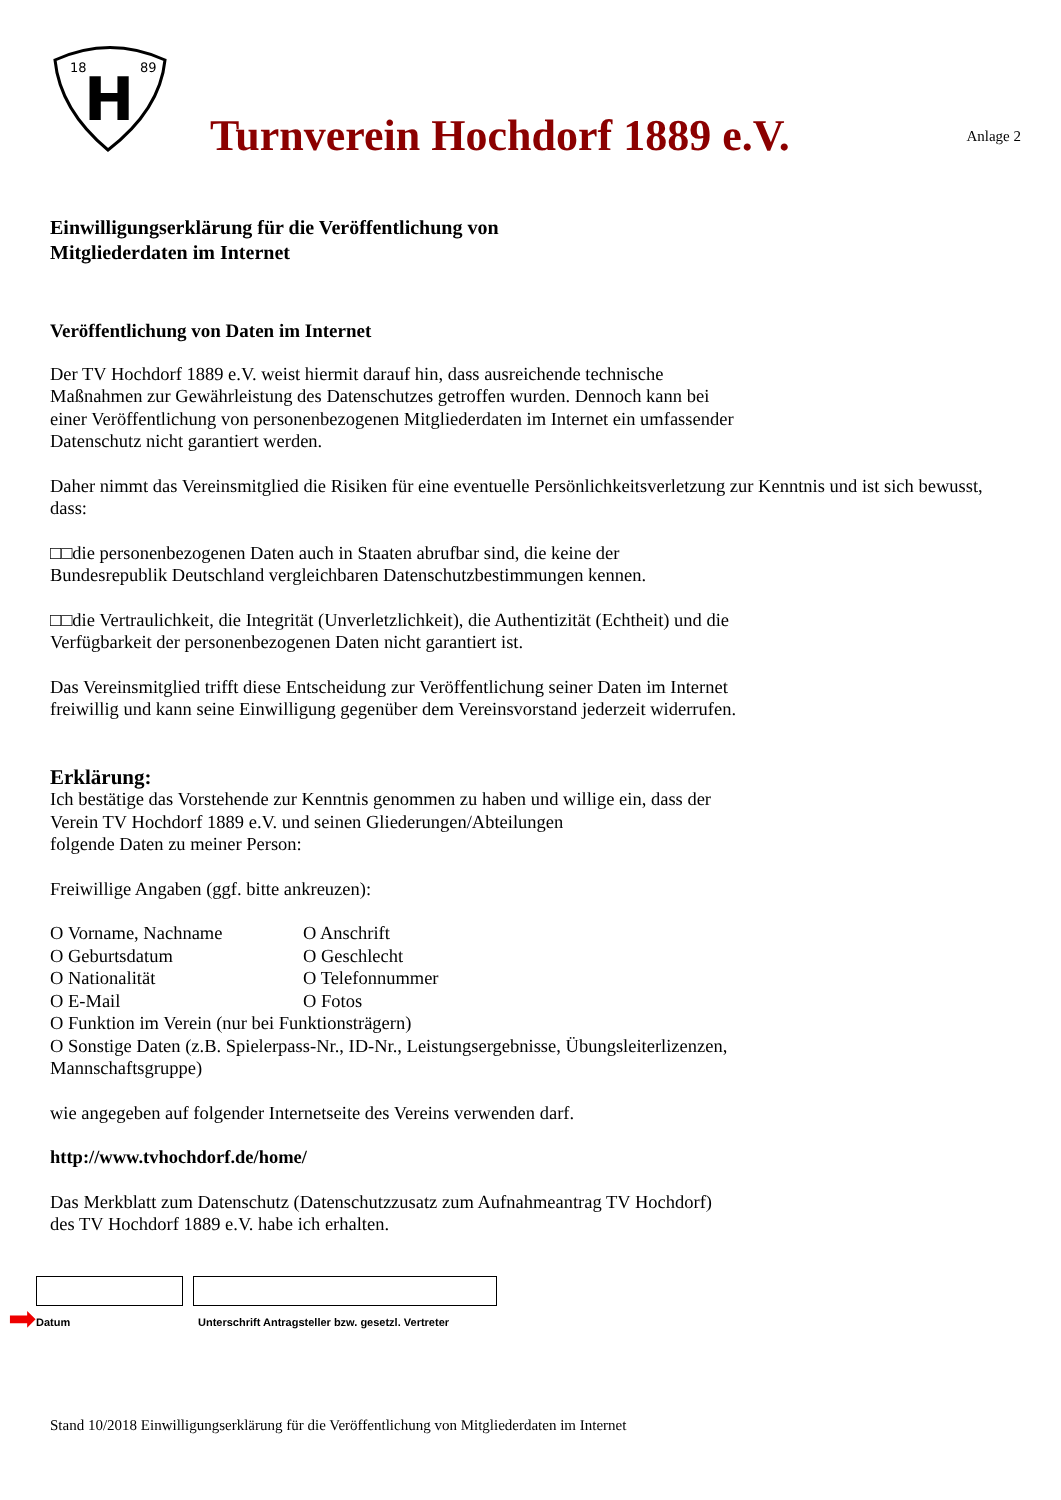18
89
H
Turnverein Hochdorf 1889 e.V.
Anlage 2
Einwilligungserklärung für die Veröffentlichung von
Mitgliederdaten im Internet
Veröffentlichung von Daten im Internet
Der TV Hochdorf 1889 e.V. weist hiermit darauf hin, dass ausreichende technische
Maßnahmen zur Gewährleistung des Datenschutzes getroffen wurden. Dennoch kann bei
einer Veröffentlichung von personenbezogenen Mitgliederdaten im Internet ein umfassender
Datenschutz nicht garantiert werden.
Daher nimmt das Vereinsmitglied die Risiken für eine eventuelle Persönlichkeitsverletzung zur Kenntnis und ist sich bewusst, dass:
□□die personenbezogenen Daten auch in Staaten abrufbar sind, die keine der
Bundesrepublik Deutschland vergleichbaren Datenschutzbestimmungen kennen.
□□die Vertraulichkeit, die Integrität (Unverletzlichkeit), die Authentizität (Echtheit) und die
Verfügbarkeit der personenbezogenen Daten nicht garantiert ist.
Das Vereinsmitglied trifft diese Entscheidung zur Veröffentlichung seiner Daten im Internet
freiwillig und kann seine Einwilligung gegenüber dem Vereinsvorstand jederzeit widerrufen.
Erklärung:
Ich bestätige das Vorstehende zur Kenntnis genommen zu haben und willige ein, dass der
Verein TV Hochdorf 1889 e.V. und seinen Gliederungen/Abteilungen
folgende Daten zu meiner Person:
Freiwillige Angaben (ggf. bitte ankreuzen):
O Vorname, Nachname O Anschrift O Geburtsdatum O Geschlecht O Nationalität O Telefonnummer O E-Mail O Fotos
O Funktion im Verein (nur bei Funktionsträgern)
O Sonstige Daten (z.B. Spielerpass-Nr., ID-Nr., Leistungsergebnisse, Übungsleiterlizenzen,
Mannschaftsgruppe)
wie angegeben auf folgender Internetseite des Vereins verwenden darf.
http://www.tvhochdorf.de/home/
Das Merkblatt zum Datenschutz (Datenschutzzusatz zum Aufnahmeantrag TV Hochdorf)
des TV Hochdorf 1889 e.V. habe ich erhalten.
➡
Datum
Unterschrift Antragsteller bzw. gesetzl. Vertreter
Stand 10/2018 Einwilligungserklärung für die Veröffentlichung von Mitgliederdaten im Internet